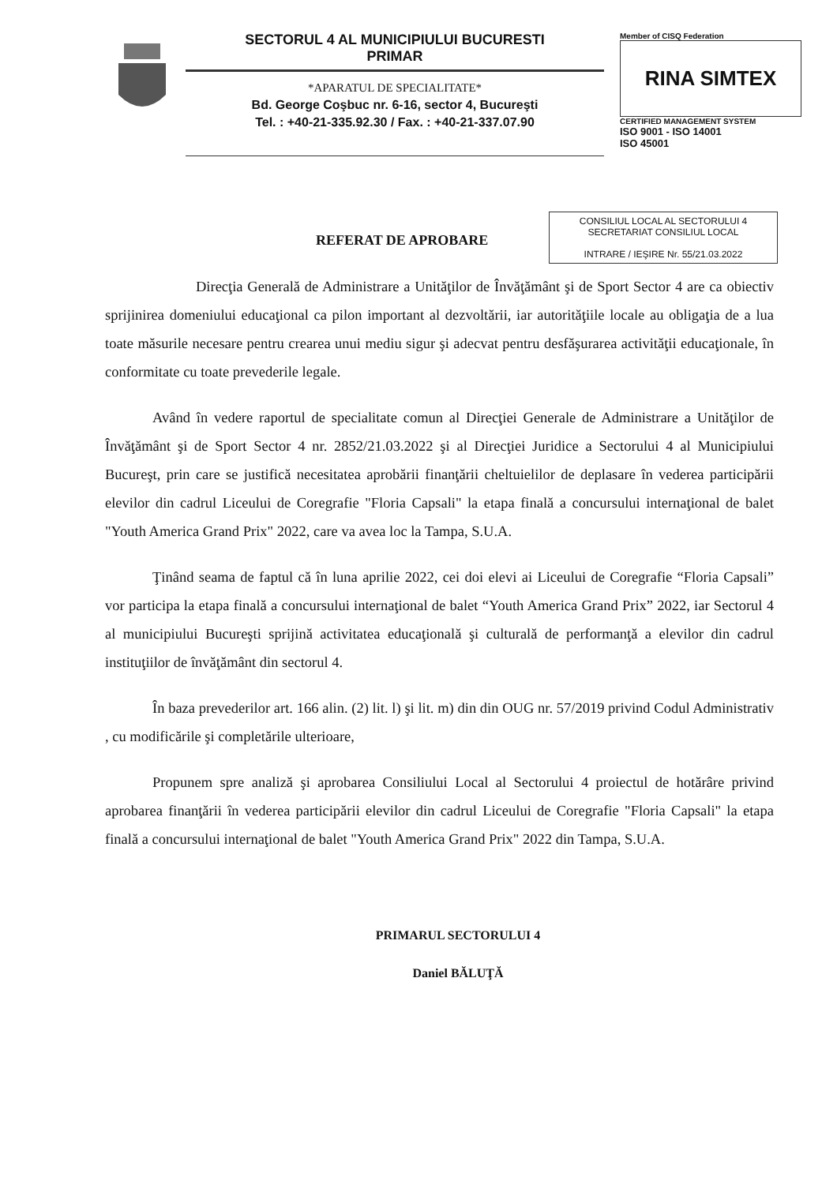SECTORUL 4 AL MUNICIPIULUI BUCURESTI
PRIMAR
*APARATUL DE SPECIALITATE*
Bd. George Coşbuc nr. 6-16, sector 4, Bucureşti
Tel. : +40-21-335.92.30 / Fax. : +40-21-337.07.90
Member of CISQ Federation
RINA SIMTEX
CERTIFIED MANAGEMENT SYSTEM
ISO 9001 - ISO 14001
ISO 45001
CONSILIUL LOCAL AL SECTORULUI 4
SECRETARIAT CONSILIUL LOCAL
INTRARE / IEŞIRE Nr. 55/21.03.2022
REFERAT DE APROBARE
Direcţia Generală de Administrare a Unităţilor de Învăţământ şi de Sport Sector 4 are ca obiectiv sprijinirea domeniului educaţional ca pilon important al dezvoltării, iar autorităţiile locale au obligaţia de a lua toate măsurile necesare pentru crearea unui mediu sigur şi adecvat pentru desfăşurarea activităţii educaţionale, în conformitate cu toate prevederile legale.
Având în vedere raportul de specialitate comun al Direcţiei Generale de Administrare a Unităţilor de Învăţământ şi de Sport Sector 4 nr. 2852/21.03.2022 şi al Direcţiei Juridice a Sectorului 4 al Municipiului Bucureşt, prin care se justifică necesitatea aprobării finanţării cheltuielilor de deplasare în vederea participării elevilor din cadrul Liceului de Coregrafie "Floria Capsali" la etapa finală a concursului internaţional de balet "Youth America Grand Prix" 2022, care va avea loc la Tampa, S.U.A.
Ţinând seama de faptul că în luna aprilie 2022, cei doi elevi ai Liceului de Coregrafie “Floria Capsali” vor participa la etapa finală a concursului internaţional de balet “Youth America Grand Prix” 2022, iar Sectorul 4 al municipiului Bucureşti sprijină activitatea educaţională şi culturală de performanţă a elevilor din cadrul instituţiilor de învăţământ din sectorul 4.
În baza prevederilor art. 166 alin. (2) lit. l) şi lit. m) din din OUG nr. 57/2019 privind Codul Administrativ , cu modificările şi completările ulterioare,
Propunem spre analiză şi aprobarea Consiliului Local al Sectorului 4 proiectul de hotărâre privind aprobarea finanţării în vederea participării elevilor din cadrul Liceului de Coregrafie "Floria Capsali" la etapa finală a concursului internaţional de balet "Youth America Grand Prix" 2022 din Tampa, S.U.A.
PRIMARUL SECTORULUI 4
Daniel BĂLUŢĂ